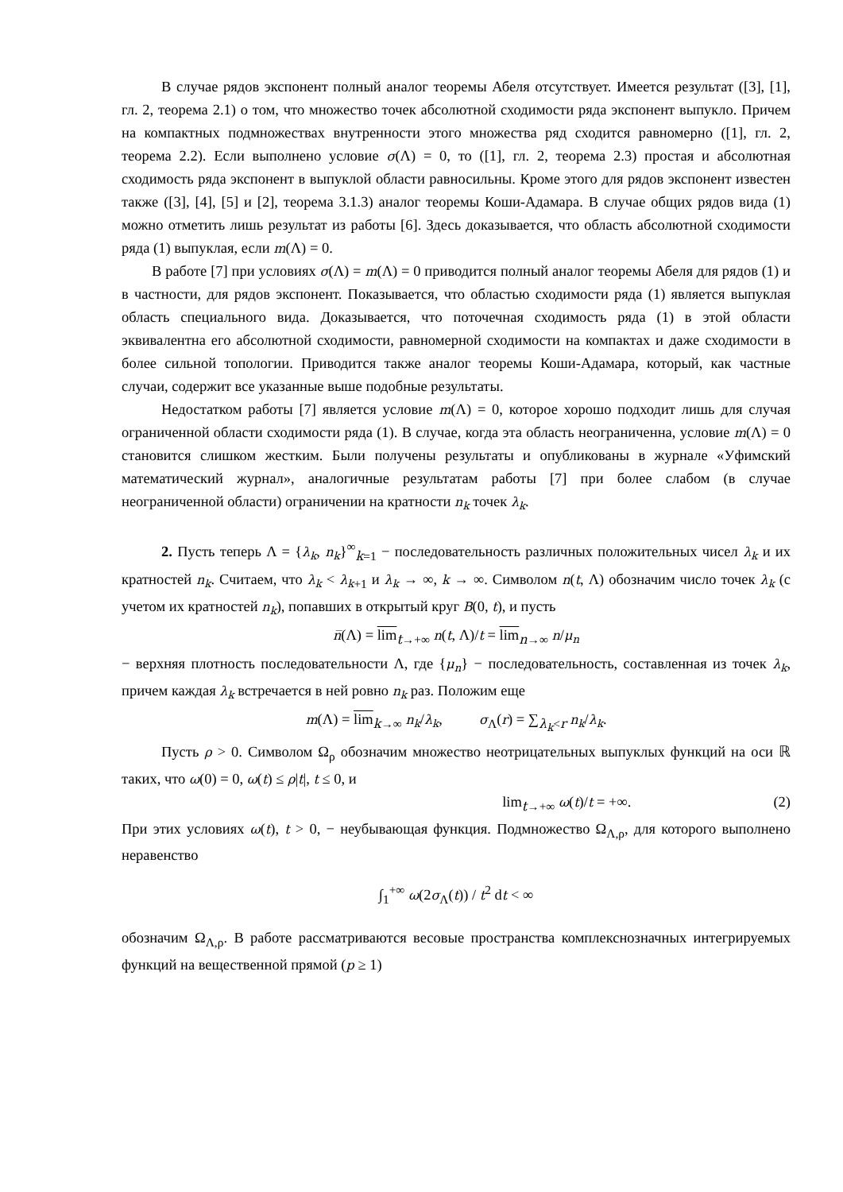В случае рядов экспонент полный аналог теоремы Абеля отсутствует. Имеется результат ([3], [1], гл. 2, теорема 2.1) о том, что множество точек абсолютной сходимости ряда экспонент выпукло. Причем на компактных подмножествах внутренности этого множества ряд сходится равномерно ([1], гл. 2, теорема 2.2). Если выполнено условие σ(Λ) = 0, то ([1], гл. 2, теорема 2.3) простая и абсолютная сходимость ряда экспонент в выпуклой области равносильны. Кроме этого для рядов экспонент известен также ([3], [4], [5] и [2], теорема 3.1.3) аналог теоремы Коши-Адамара. В случае общих рядов вида (1) можно отметить лишь результат из работы [6]. Здесь доказывается, что область абсолютной сходимости ряда (1) выпуклая, если m(Λ) = 0.
В работе [7] при условиях σ(Λ) = m(Λ) = 0 приводится полный аналог теоремы Абеля для рядов (1) и в частности, для рядов экспонент. Показывается, что областью сходимости ряда (1) является выпуклая область специального вида. Доказывается, что поточечная сходимость ряда (1) в этой области эквивалентна его абсолютной сходимости, равномерной сходимости на компактах и даже сходимости в более сильной топологии. Приводится также аналог теоремы Коши-Адамара, который, как частные случаи, содержит все указанные выше подобные результаты.
Недостатком работы [7] является условие m(Λ) = 0, которое хорошо подходит лишь для случая ограниченной области сходимости ряда (1). В случае, когда эта область неограниченна, условие m(Λ) = 0 становится слишком жестким. Были получены результаты и опубликованы в журнале «Уфимский математический журнал», аналогичные результатам работы [7] при более слабом (в случае неограниченной области) ограничении на кратности n<sub>k</sub> точек λ<sub>k</sub>.
2. Пусть теперь Λ = {λ<sub>k</sub>, n<sub>k</sub>}<sup>∞</sup><sub>k=1</sub> − последовательность различных положительных чисел λ<sub>k</sub> и их кратностей n<sub>k</sub>. Считаем, что λ<sub>k</sub> < λ<sub>k</sub><sub>+1</sub> и λ<sub>k</sub> → ∞, k → ∞. Символом n(t, Λ) обозначим число точек λ<sub>k</sub> (с учетом их кратностей n<sub>k</sub>), попавших в открытый круг B(0, t), и пусть
n̅(Λ) = lim<sub>t→+∞</sub> n(t, Λ)/t = lim<sub>n→∞</sub> n/μ<sub>n</sub>
− верхняя плотность последовательности Λ, где {μ<sub>n</sub>} − последовательность, составленная из точек λ<sub>k</sub>, причем каждая λ<sub>k</sub> встречается в ней ровно n<sub>k</sub> раз. Положим еще
m(Λ) = lim<sub>k→∞</sub> n<sub>k</sub>/λ<sub>k</sub>, σ<sub>Λ</sub>(r) = ∑<sub>λ<sub>k</sub><r</sub> n<sub>k</sub>/λ<sub>k</sub>.
Пусть ρ > 0. Символом Ω<sub>ρ</sub> обозначим множество неотрицательных выпуклых функций на оси ℝ таких, что ω(0) = 0, ω(t) ≤ ρ|t|, t ≤ 0, и
lim<sub>t→+∞</sub> ω(t)/t = +∞. (2)
При этих условиях ω(t), t > 0, − неубывающая функция. Подмножество Ω<sub>Λ,ρ</sub>, для которого выполнено неравенство
∫<sub>1</sub><sup>+∞</sup> ω(2σ<sub>Λ</sub>(t)) / t<sup>2</sup> dt < ∞
обозначим Ω<sub>Λ,ρ</sub>. В работе рассматриваются весовые пространства комплекснозначных интегрируемых функций на вещественной прямой (p ≥ 1)